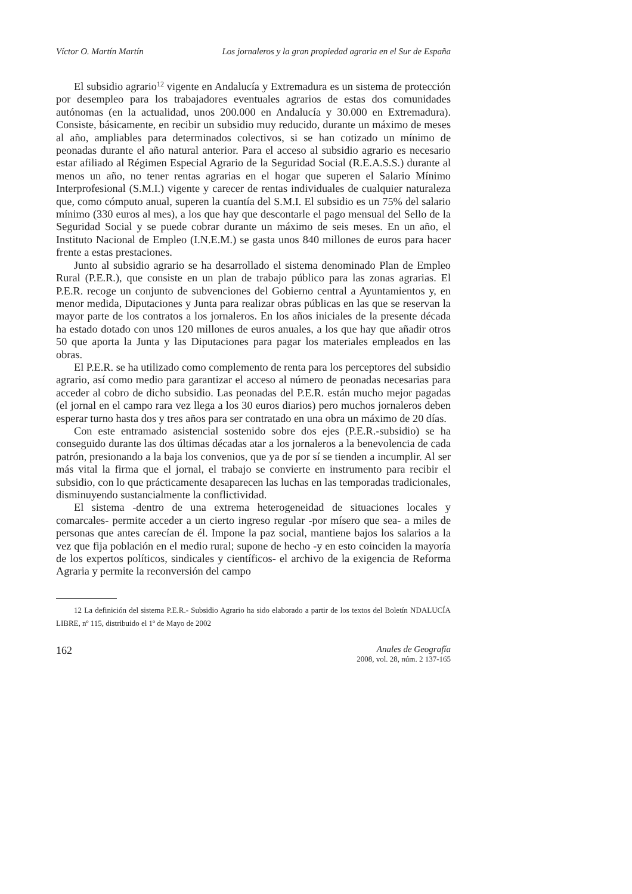Víctor O. Martín Martín Los jornaleros y la gran propiedad agraria en el Sur de España
El subsidio agrario<sup>12</sup> vigente en Andalucía y Extremadura es un sistema de protección por desempleo para los trabajadores eventuales agrarios de estas dos comunidades autónomas (en la actualidad, unos 200.000 en Andalucía y 30.000 en Extremadura). Consiste, básicamente, en recibir un subsidio muy reducido, durante un máximo de meses al año, ampliables para determinados colectivos, si se han cotizado un mínimo de peonadas durante el año natural anterior. Para el acceso al subsidio agrario es necesario estar afiliado al Régimen Especial Agrario de la Seguridad Social (R.E.A.S.S.) durante al menos un año, no tener rentas agrarias en el hogar que superen el Salario Mínimo Interprofesional (S.M.I.) vigente y carecer de rentas individuales de cualquier naturaleza que, como cómputo anual, superen la cuantía del S.M.I. El subsidio es un 75% del salario mínimo (330 euros al mes), a los que hay que descontarle el pago mensual del Sello de la Seguridad Social y se puede cobrar durante un máximo de seis meses. En un año, el Instituto Nacional de Empleo (I.N.E.M.) se gasta unos 840 millones de euros para hacer frente a estas prestaciones.
Junto al subsidio agrario se ha desarrollado el sistema denominado Plan de Empleo Rural (P.E.R.), que consiste en un plan de trabajo público para las zonas agrarias. El P.E.R. recoge un conjunto de subvenciones del Gobierno central a Ayuntamientos y, en menor medida, Diputaciones y Junta para realizar obras públicas en las que se reservan la mayor parte de los contratos a los jornaleros. En los años iniciales de la presente década ha estado dotado con unos 120 millones de euros anuales, a los que hay que añadir otros 50 que aporta la Junta y las Diputaciones para pagar los materiales empleados en las obras.
El P.E.R. se ha utilizado como complemento de renta para los perceptores del subsidio agrario, así como medio para garantizar el acceso al número de peonadas necesarias para acceder al cobro de dicho subsidio. Las peonadas del P.E.R. están mucho mejor pagadas (el jornal en el campo rara vez llega a los 30 euros diarios) pero muchos jornaleros deben esperar turno hasta dos y tres años para ser contratado en una obra un máximo de 20 días.
Con este entramado asistencial sostenido sobre dos ejes (P.E.R.-subsidio) se ha conseguido durante las dos últimas décadas atar a los jornaleros a la benevolencia de cada patrón, presionando a la baja los convenios, que ya de por sí se tienden a incumplir. Al ser más vital la firma que el jornal, el trabajo se convierte en instrumento para recibir el subsidio, con lo que prácticamente desaparecen las luchas en las temporadas tradicionales, disminuyendo sustancialmente la conflictividad.
El sistema -dentro de una extrema heterogeneidad de situaciones locales y comarcales- permite acceder a un cierto ingreso regular -por mísero que sea- a miles de personas que antes carecían de él. Impone la paz social, mantiene bajos los salarios a la vez que fija población en el medio rural; supone de hecho -y en esto coinciden la mayoría de los expertos políticos, sindicales y científicos- el archivo de la exigencia de Reforma Agraria y permite la reconversión del campo
12 La definición del sistema P.E.R.- Subsidio Agrario ha sido elaborado a partir de los textos del Boletín NDALUCÍA LIBRE, nº 115, distribuido el 1º de Mayo de 2002
162
Anales de Geografía
2008, vol. 28, núm. 2 137-165